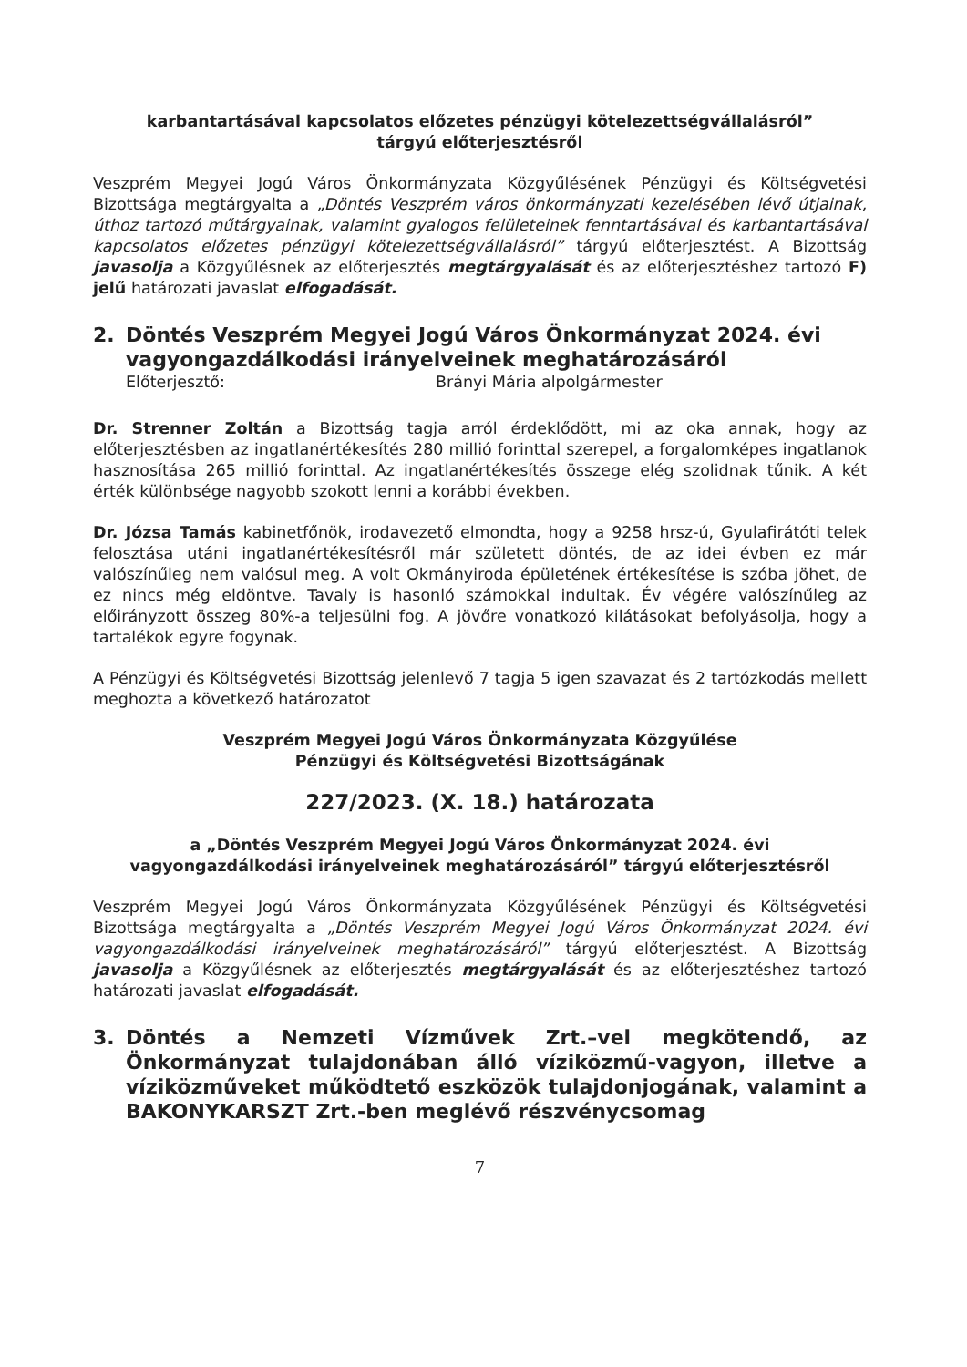karbantartásával kapcsolatos előzetes pénzügyi kötelezettségvállalásról”
tárgyú előterjesztésről
Veszprém Megyei Jogú Város Önkormányzata Közgyűlésének Pénzügyi és Költségvetési Bizottsága megtárgyalta a „Döntés Veszprém város önkormányzati kezelésében lévő útjainak, úthoz tartozó műtárgyainak, valamint gyalogos felületeinek fenntartásával és karbantartásával kapcsolatos előzetes pénzügyi kötelezettségvállalásról” tárgyú előterjesztést. A Bizottság javasolja a Közgyűlésnek az előterjesztés megtárgyalását és az előterjesztéshez tartozó F) jelű határozati javaslat elfogadását.
2. Döntés Veszprém Megyei Jogú Város Önkormányzat 2024. évi vagyongazdálkodási irányelveinek meghatározásáról
Előterjesztő: Brányi Mária alpolgármester
Dr. Strenner Zoltán a Bizottság tagja arról érdeklődött, mi az oka annak, hogy az előterjesztésben az ingatlanértékesítés 280 millió forinttal szerepel, a forgalomképes ingatlanok hasznosítása 265 millió forinttal. Az ingatlanértékesítés összege elég szolidnak tűnik. A két érték különbsége nagyobb szokott lenni a korábbi években.
Dr. Józsa Tamás kabinetfőnök, irodavezető elmondta, hogy a 9258 hrsz-ú, Gyulafirátóti telek felosztása utáni ingatlanértékesítésről már született döntés, de az idei évben ez már valószínűleg nem valósul meg. A volt Okmányiroda épületének értékesítése is szóba jöhet, de ez nincs még eldöntve. Tavaly is hasonló számokkal indultak. Év végére valószínűleg az előirányzott összeg 80%-a teljesülni fog. A jövőre vonatkozó kilátásokat befolyásolja, hogy a tartalékok egyre fogynak.
A Pénzügyi és Költségvetési Bizottság jelenlevő 7 tagja 5 igen szavazat és 2 tartózkodás mellett meghozta a következő határozatot
Veszprém Megyei Jogú Város Önkormányzata Közgyűlése
Pénzügyi és Költségvetési Bizottságának
227/2023. (X. 18.) határozata
a „Döntés Veszprém Megyei Jogú Város Önkormányzat 2024. évi
vagyongazdálkodási irányelveinek meghatározásáról” tárgyú előterjesztésről
Veszprém Megyei Jogú Város Önkormányzata Közgyűlésének Pénzügyi és Költségvetési Bizottsága megtárgyalta a „Döntés Veszprém Megyei Jogú Város Önkormányzat 2024. évi vagyongazdálkodási irányelveinek meghatározásáról” tárgyú előterjesztést. A Bizottság javasolja a Közgyűlésnek az előterjesztés megtárgyalását és az előterjesztéshez tartozó határozati javaslat elfogadását.
3. Döntés a Nemzeti Vízművek Zrt.–vel megkötendő, az Önkormányzat tulajdonában álló víziközmű-vagyon, illetve a víziközműveket működtető eszközök tulajdonjogának, valamint a BAKONYKARSZT Zrt.-ben meglévő részvénycsomag
7